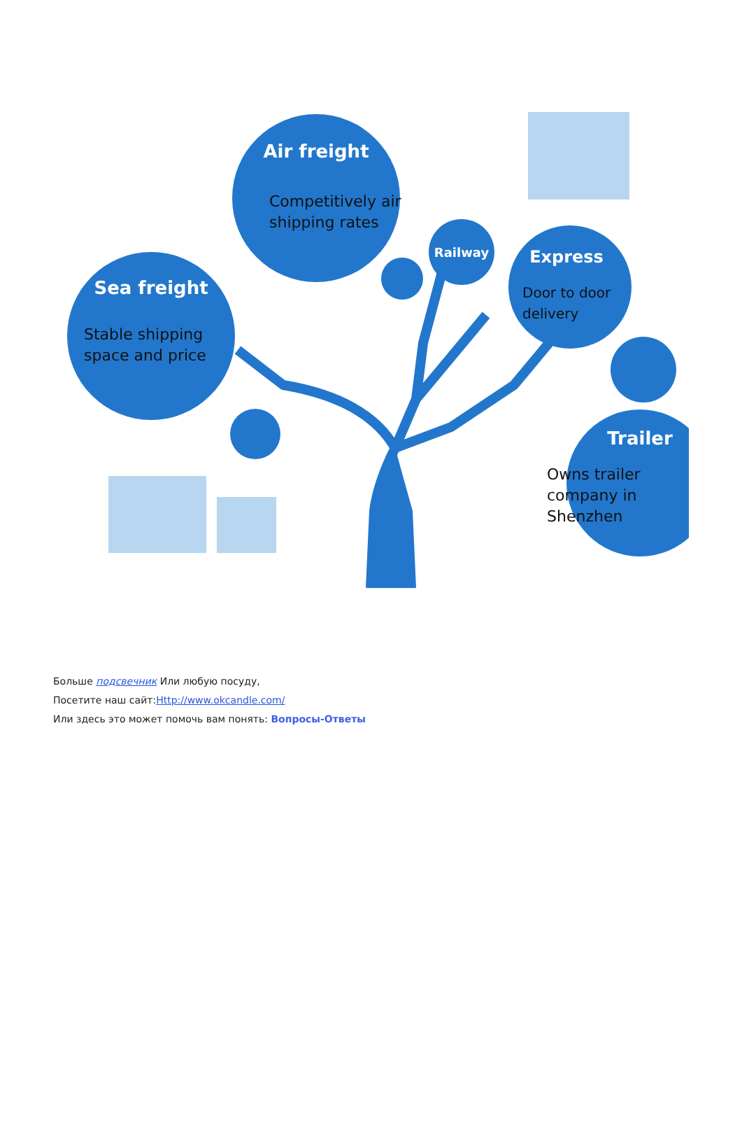Air freight
Competitively air
shipping rates
Sea freight
Stable shipping
space and price
Railway
Express
Door to door
delivery
Trailer
Owns trailer
company in
Shenzhen
Больше подсвечник Или любую посуду,
Посетите наш сайт:Http://www.okcandle.com/
Или здесь это может помочь вам понять: Вопросы-Ответы